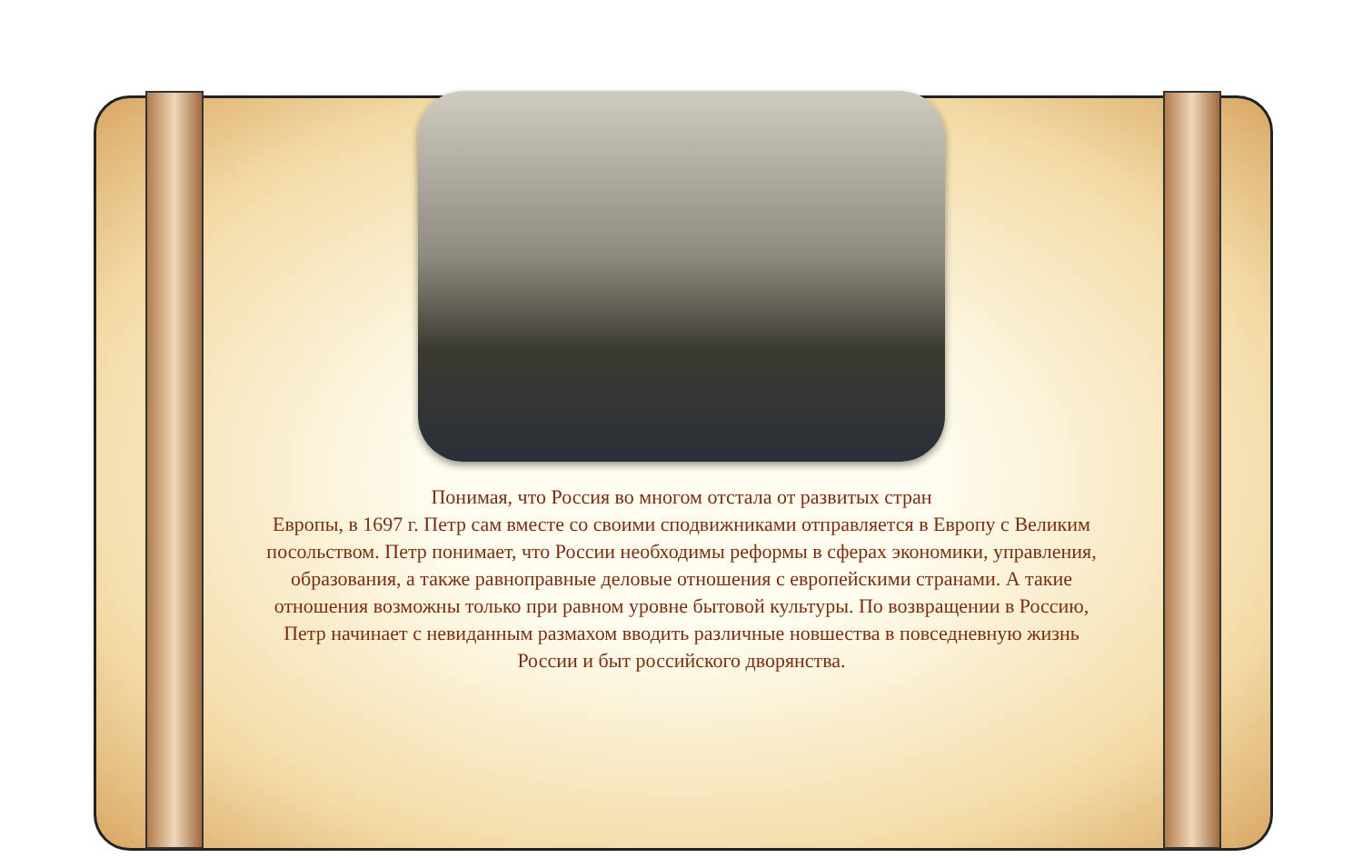Понимая, что Россия во многом отстала от развитых стран
Европы, в 1697 г. Петр сам вместе со своими сподвижниками отправляется в Европу с Великим посольством. Петр понимает, что России необходимы реформы в сферах экономики, управления, образования, а также равноправные деловые отношения с европейскими странами. А такие отношения возможны только при равном уровне бытовой культуры. По возвращении в Россию, Петр начинает с невиданным размахом вводить различные новшества в повседневную жизнь России и быт российского дворянства.